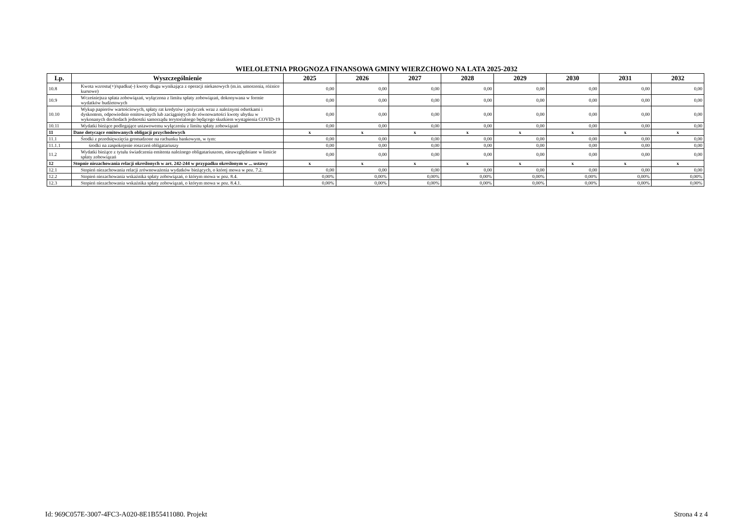WIELOLETNIA PROGNOZA FINANSOWA GMINY WIERZCHOWO NA LATA 2025-2032
| Lp. | Wyszczególnienie | 2025 | 2026 | 2027 | 2028 | 2029 | 2030 | 2031 | 2032 |
| --- | --- | --- | --- | --- | --- | --- | --- | --- | --- |
| 10.8 | Kwota wzrostu(+)/spadku(-) kwoty długu wynikająca z operacji niekasowych (m.in. umorzenia, różnice kursowe) | 0,00 | 0,00 | 0,00 | 0,00 | 0,00 | 0,00 | 0,00 | 0,00 |
| 10.9 | Wcześniejsza spłata zobowiązań, wyłączona z limitu spłaty zobowiązań, dokonywana w formie wydatków budżetowych | 0,00 | 0,00 | 0,00 | 0,00 | 0,00 | 0,00 | 0,00 | 0,00 |
| 10.10 | Wykup papierów wartościowych, spłaty rat kredytów i pożyczek wraz z należnymi odsetkami i dyskontem, odpowiednio emitowanych lub zaciągniętych do równowartości kwoty ubytku w wykonanych dochodach jednostki samorządu terytorialnego będącego skutkiem wystąpienia COVID-19 | 0,00 | 0,00 | 0,00 | 0,00 | 0,00 | 0,00 | 0,00 | 0,00 |
| 10.11 | Wydatki bieżące podlegające ustawowemu wyłączeniu z limitu spłaty zobowiązań | 0,00 | 0,00 | 0,00 | 0,00 | 0,00 | 0,00 | 0,00 | 0,00 |
| 11 | Dane dotyczące emitowanych obligacji przychodowych | x | x | x | x | x | x | x | x |
| 11.1 | Środki z przedsięwzięcia gromadzone na rachunku bankowym, w tym: | 0,00 | 0,00 | 0,00 | 0,00 | 0,00 | 0,00 | 0,00 | 0,00 |
| 11.1.1 | środki na zaspokojenie roszczeń obligatariuszy | 0,00 | 0,00 | 0,00 | 0,00 | 0,00 | 0,00 | 0,00 | 0,00 |
| 11.2 | Wydatki bieżące z tytułu świadczenia emitenta należnego obligatariuszom, nieuwzględniane w limicie spłaty zobowiązań | 0,00 | 0,00 | 0,00 | 0,00 | 0,00 | 0,00 | 0,00 | 0,00 |
| 12 | Stopnie niezachowania relacji określonych w art. 242-244 w przypadku określonym w ... ustawy | x | x | x | x | x | x | x | x |
| 12.1 | Stopień niezachowania relacji zrównoważenia wydatków bieżących, o której mowa w poz. 7.2. | 0,00 | 0,00 | 0,00 | 0,00 | 0,00 | 0,00 | 0,00 | 0,00 |
| 12.2 | Stopień niezachowania wskaźnika spłaty zobowiązań, o którym mowa w poz. 8.4. | 0,00% | 0,00% | 0,00% | 0,00% | 0,00% | 0,00% | 0,00% | 0,00% |
| 12.3 | Stopień niezachowania wskaźnika spłaty zobowiązań, o którym mowa w poz. 8.4.1. | 0,00% | 0,00% | 0,00% | 0,00% | 0,00% | 0,00% | 0,00% | 0,00% |
Id: 969C057E-3007-4FC3-A020-8E1B55411080. Projekt Strona 4 z 4